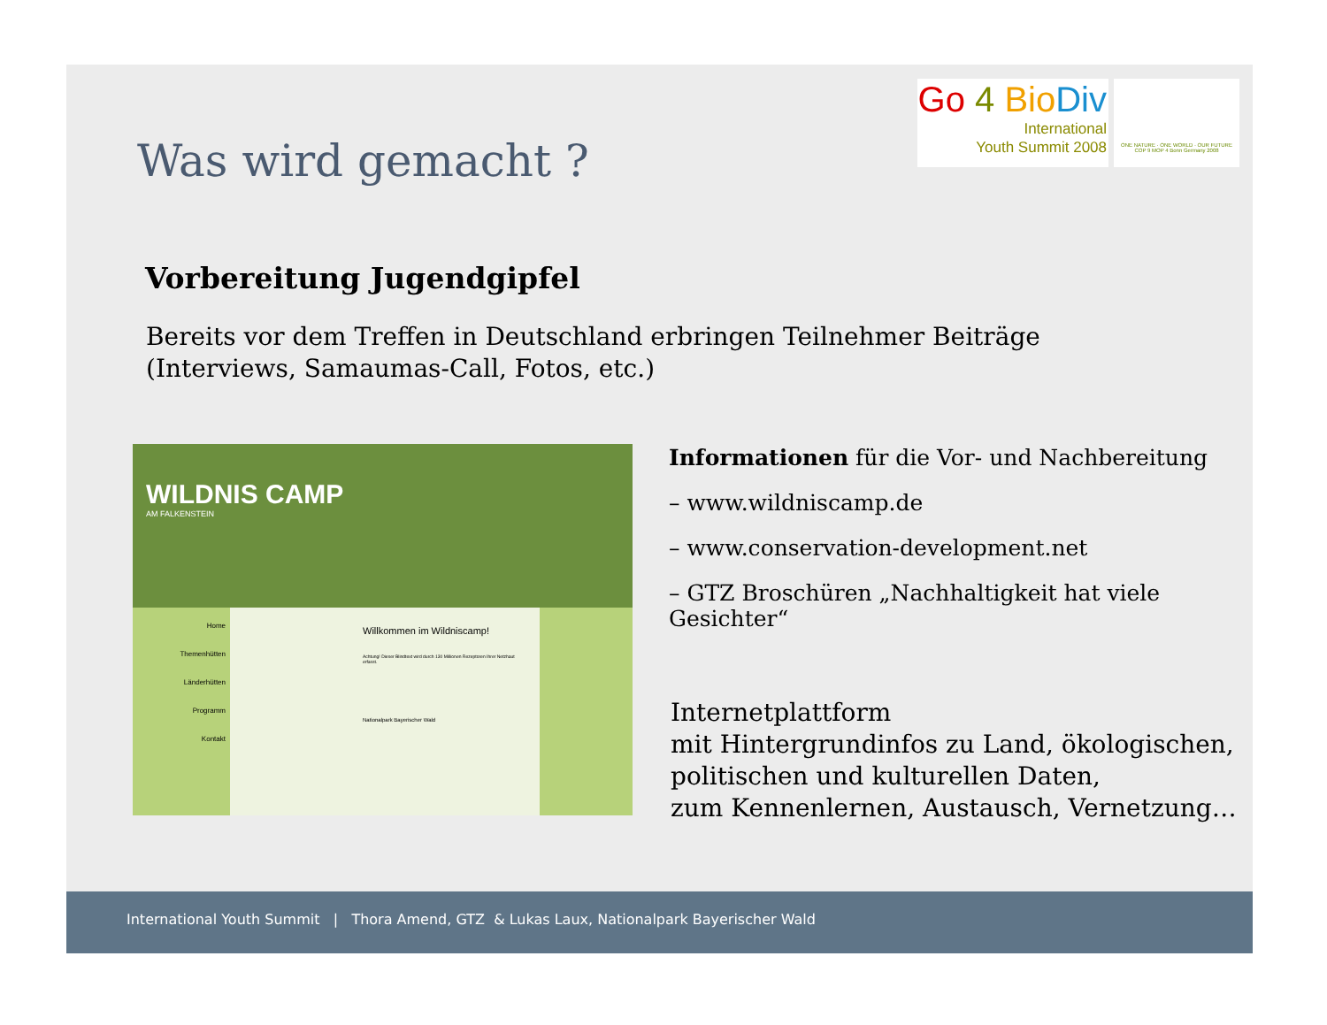Go 4 Bio Div
International
Youth Summit 2008
ONE NATURE · ONE WORLD · OUR FUTURE
COP 9 MOP 4 Bonn Germany 2008
Was wird gemacht ?
Vorbereitung Jugendgipfel
Bereits vor dem Treffen in Deutschland erbringen Teilnehmer Beiträge
(Interviews, Samaumas-Call, Fotos, etc.)
WILDNIS CAMP
AM FALKENSTEIN
Home
Themenhütten
Länderhütten
Programm
Kontakt
Willkommen im Wildniscamp!
Achtung! Dieser Blindtext wird durch 130 Millionen Rezeptoren Ihrer Netzhaut erfasst.
Nationalpark Bayerischer Wald
Informationen für die Vor- und Nachbereitung
– www.wildniscamp.de
– www.conservation-development.net
– GTZ Broschüren „Nachhaltigkeit hat viele Gesichter“
Internetplattform
mit Hintergrundinfos zu Land, ökologischen,
politischen und kulturellen Daten,
zum Kennenlernen, Austausch, Vernetzung…
International Youth Summit | Thora Amend, GTZ & Lukas Laux, Nationalpark Bayerischer Wald